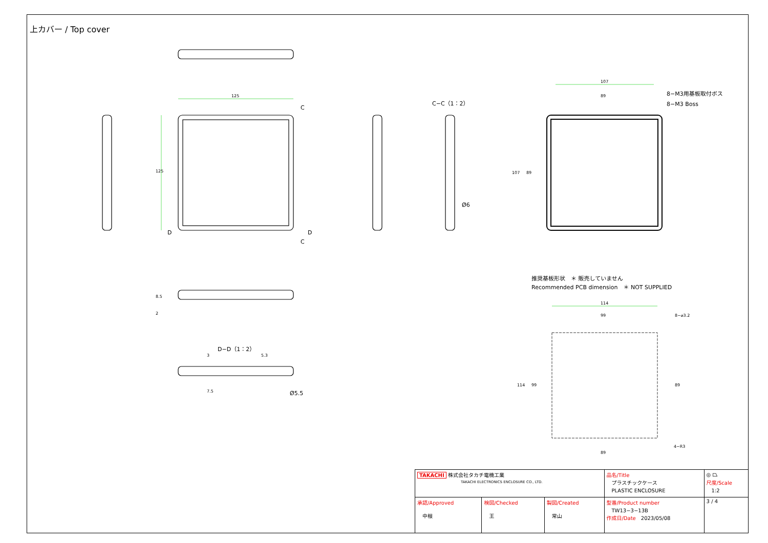上カバー / Top cover
125
125
C
C
D D
8.5
2
D−D（1：2）
3 5.3
7.5 Ø5.5
C−C（1：2）
Ø6
107
89
8−M3用基板取付ボス
8−M3 Boss
107 89
推奨基板形状　＊ 販売していません
Recommended PCB dimension　＊ NOT SUPPLIED
114
99 8−⌀3.2
114 99 89
4−R3
89
| TAKACHI 株式会社タカチ電機工業 TAKACHI ELECTRONICS ENCLOSURE CO., LTD. | | | 品名/Title プラスチックケース PLASTIC ENCLOSURE | ◎ ⏢ 尺度/Scale 1:2 |
| 承認/Approved 中根 | 検図/Checked 王 | 製図/Created 常山 | 型番/Product number TW13−3−13B 作成日/Date 2023/05/08 | 3 / 4 |